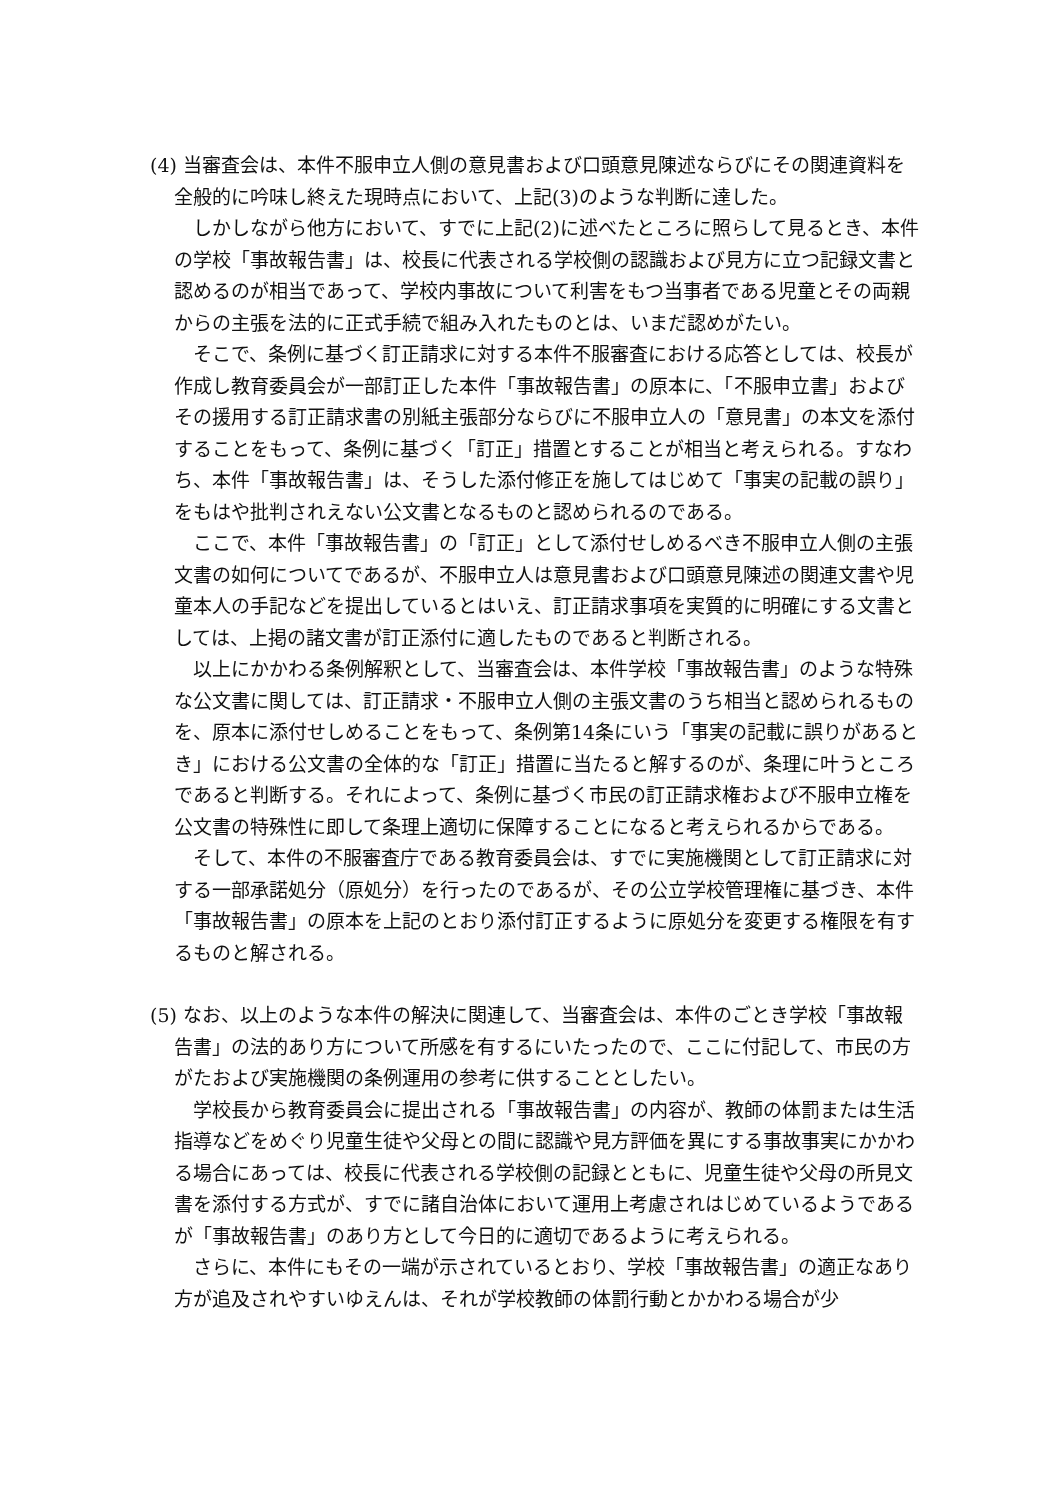(4) 当審査会は、本件不服申立人側の意見書および口頭意見陳述ならびにその関連資料を全般的に吟味し終えた現時点において、上記(3)のような判断に達した。
しかしながら他方において、すでに上記(2)に述べたところに照らして見るとき、本件の学校「事故報告書」は、校長に代表される学校側の認識および見方に立つ記録文書と認めるのが相当であって、学校内事故について利害をもつ当事者である児童とその両親からの主張を法的に正式手続で組み入れたものとは、いまだ認めがたい。
そこで、条例に基づく訂正請求に対する本件不服審査における応答としては、校長が作成し教育委員会が一部訂正した本件「事故報告書」の原本に、「不服申立書」およびその援用する訂正請求書の別紙主張部分ならびに不服申立人の「意見書」の本文を添付することをもって、条例に基づく「訂正」措置とすることが相当と考えられる。すなわち、本件「事故報告書」は、そうした添付修正を施してはじめて「事実の記載の誤り」をもはや批判されえない公文書となるものと認められるのである。
ここで、本件「事故報告書」の「訂正」として添付せしめるべき不服申立人側の主張文書の如何についてであるが、不服申立人は意見書および口頭意見陳述の関連文書や児童本人の手記などを提出しているとはいえ、訂正請求事項を実質的に明確にする文書としては、上掲の諸文書が訂正添付に適したものであると判断される。
以上にかかわる条例解釈として、当審査会は、本件学校「事故報告書」のような特殊な公文書に関しては、訂正請求・不服申立人側の主張文書のうち相当と認められるものを、原本に添付せしめることをもって、条例第14条にいう「事実の記載に誤りがあるとき」における公文書の全体的な「訂正」措置に当たると解するのが、条理に叶うところであると判断する。それによって、条例に基づく市民の訂正請求権および不服申立権を公文書の特殊性に即して条理上適切に保障することになると考えられるからである。
そして、本件の不服審査庁である教育委員会は、すでに実施機関として訂正請求に対する一部承諾処分（原処分）を行ったのであるが、その公立学校管理権に基づき、本件「事故報告書」の原本を上記のとおり添付訂正するように原処分を変更する権限を有するものと解される。
(5) なお、以上のような本件の解決に関連して、当審査会は、本件のごとき学校「事故報告書」の法的あり方について所感を有するにいたったので、ここに付記して、市民の方がたおよび実施機関の条例運用の参考に供することとしたい。
学校長から教育委員会に提出される「事故報告書」の内容が、教師の体罰または生活指導などをめぐり児童生徒や父母との間に認識や見方評価を異にする事故事実にかかわる場合にあっては、校長に代表される学校側の記録とともに、児童生徒や父母の所見文書を添付する方式が、すでに諸自治体において運用上考慮されはじめているようであるが「事故報告書」のあり方として今日的に適切であるように考えられる。
さらに、本件にもその一端が示されているとおり、学校「事故報告書」の適正なあり方が追及されやすいゆえんは、それが学校教師の体罰行動とかかわる場合が少